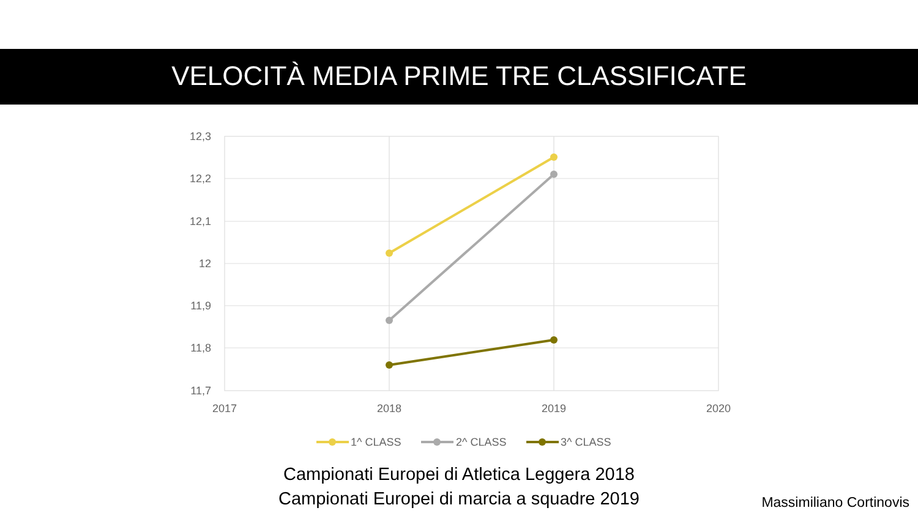VELOCITÀ MEDIA PRIME TRE CLASSIFICATE
12,3
12,2
12,1
12
11,9
11,8
11,7
2017
2018
2019
2020
1^ CLASS
2^ CLASS
3^ CLASS
Campionati Europei di Atletica Leggera 2018
Campionati Europei di marcia a squadre 2019
Massimiliano Cortinovis